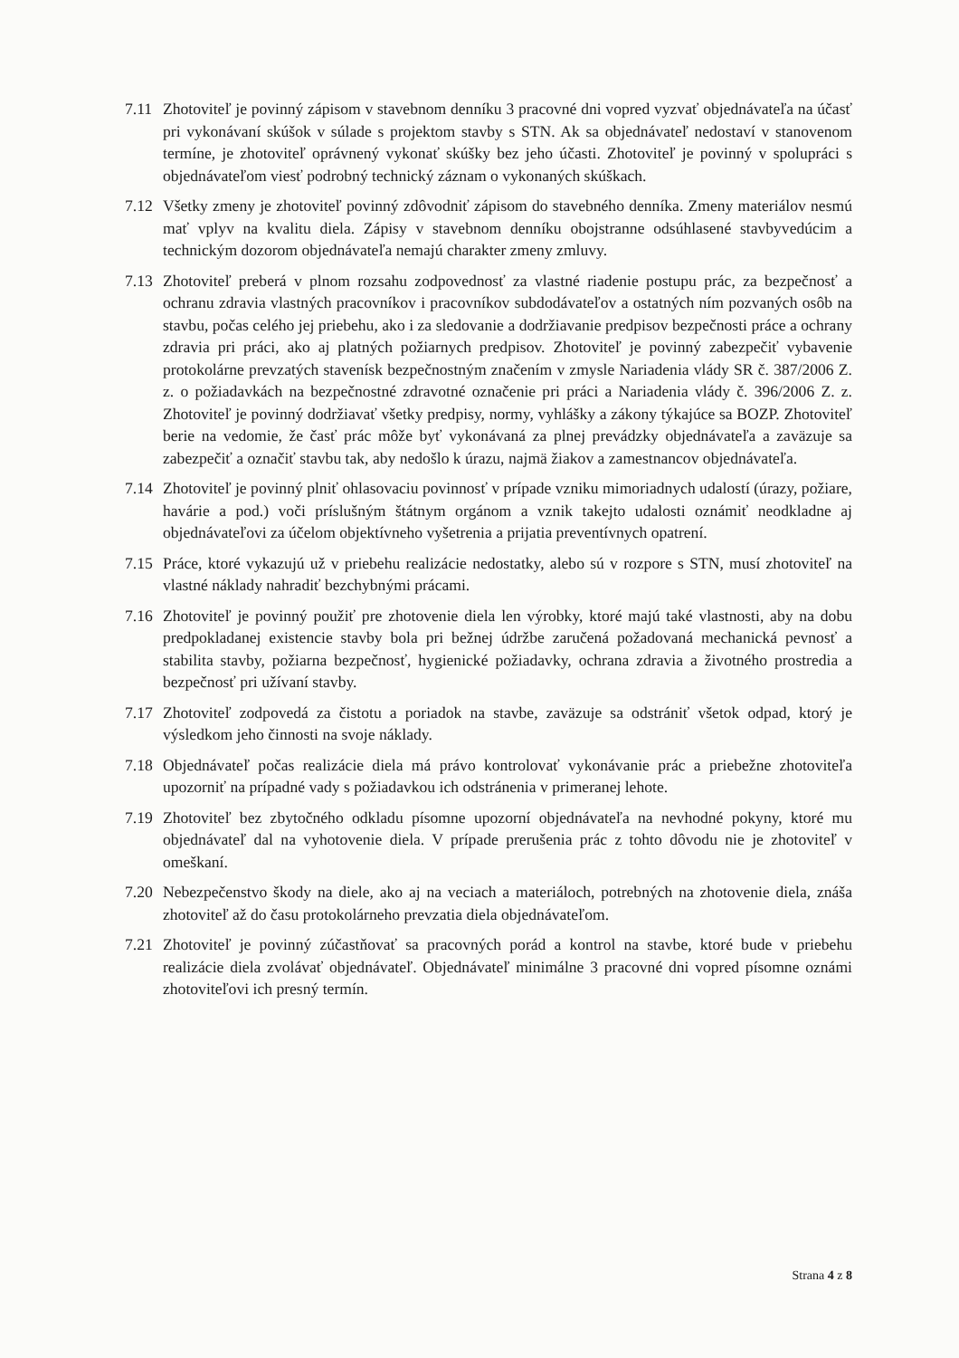7.11
Zhotoviteľ je povinný zápisom v stavebnom denníku 3 pracovné dni vopred vyzvať objednávateľa na účasť pri vykonávaní skúšok v súlade s projektom stavby s STN. Ak sa objednávateľ nedostaví v stanovenom termíne, je zhotoviteľ oprávnený vykonať skúšky bez jeho účasti. Zhotoviteľ je povinný v spolupráci s objednávateľom viesť podrobný technický záznam o vykonaných skúškach.
7.12
Všetky zmeny je zhotoviteľ povinný zdôvodniť zápisom do stavebného denníka. Zmeny materiálov nesmú mať vplyv na kvalitu diela. Zápisy v stavebnom denníku obojstranne odsúhlasené stavbyvedúcim a technickým dozorom objednávateľa nemajú charakter zmeny zmluvy.
7.13
Zhotoviteľ preberá v plnom rozsahu zodpovednosť za vlastné riadenie postupu prác, za bezpečnosť a ochranu zdravia vlastných pracovníkov i pracovníkov subdodávateľov a ostatných ním pozvaných osôb na stavbu, počas celého jej priebehu, ako i za sledovanie a dodržiavanie predpisov bezpečnosti práce a ochrany zdravia pri práci, ako aj platných požiarnych predpisov. Zhotoviteľ je povinný zabezpečiť vybavenie protokolárne prevzatých stavenísk bezpečnostným značením v zmysle Nariadenia vlády SR č. 387/2006 Z. z. o požiadavkách na bezpečnostné zdravotné označenie pri práci a Nariadenia vlády č. 396/2006 Z. z. Zhotoviteľ je povinný dodržiavať všetky predpisy, normy, vyhlášky a zákony týkajúce sa BOZP. Zhotoviteľ berie na vedomie, že časť prác môže byť vykonávaná za plnej prevádzky objednávateľa a zaväzuje sa zabezpečiť a označiť stavbu tak, aby nedošlo k úrazu, najmä žiakov a zamestnancov objednávateľa.
7.14
Zhotoviteľ je povinný plniť ohlasovaciu povinnosť v prípade vzniku mimoriadnych udalostí (úrazy, požiare, havárie a pod.) voči príslušným štátnym orgánom a vznik takejto udalosti oznámiť neodkladne aj objednávateľovi za účelom objektívneho vyšetrenia a prijatia preventívnych opatrení.
7.15
Práce, ktoré vykazujú už v priebehu realizácie nedostatky, alebo sú v rozpore s STN, musí zhotoviteľ na vlastné náklady nahradiť bezchybnými prácami.
7.16
Zhotoviteľ je povinný použiť pre zhotovenie diela len výrobky, ktoré majú také vlastnosti, aby na dobu predpokladanej existencie stavby bola pri bežnej údržbe zaručená požadovaná mechanická pevnosť a stabilita stavby, požiarna bezpečnosť, hygienické požiadavky, ochrana zdravia a životného prostredia a bezpečnosť pri užívaní stavby.
7.17
Zhotoviteľ zodpovedá za čistotu a poriadok na stavbe, zaväzuje sa odstrániť všetok odpad, ktorý je výsledkom jeho činnosti na svoje náklady.
7.18
Objednávateľ počas realizácie diela má právo kontrolovať vykonávanie prác a priebežne zhotoviteľa upozorniť na prípadné vady s požiadavkou ich odstránenia v primeranej lehote.
7.19
Zhotoviteľ bez zbytočného odkladu písomne upozorní objednávateľa na nevhodné pokyny, ktoré mu objednávateľ dal na vyhotovenie diela. V prípade prerušenia prác z tohto dôvodu nie je zhotoviteľ v omeškaní.
7.20
Nebezpečenstvo škody na diele, ako aj na veciach a materiáloch, potrebných na zhotovenie diela, znáša zhotoviteľ až do času protokolárneho prevzatia diela objednávateľom.
7.21
Zhotoviteľ je povinný zúčastňovať sa pracovných porád a kontrol na stavbe, ktoré bude v priebehu realizácie diela zvolávať objednávateľ. Objednávateľ minimálne 3 pracovné dni vopred písomne oznámi zhotoviteľovi ich presný termín.
Strana 4 z 8